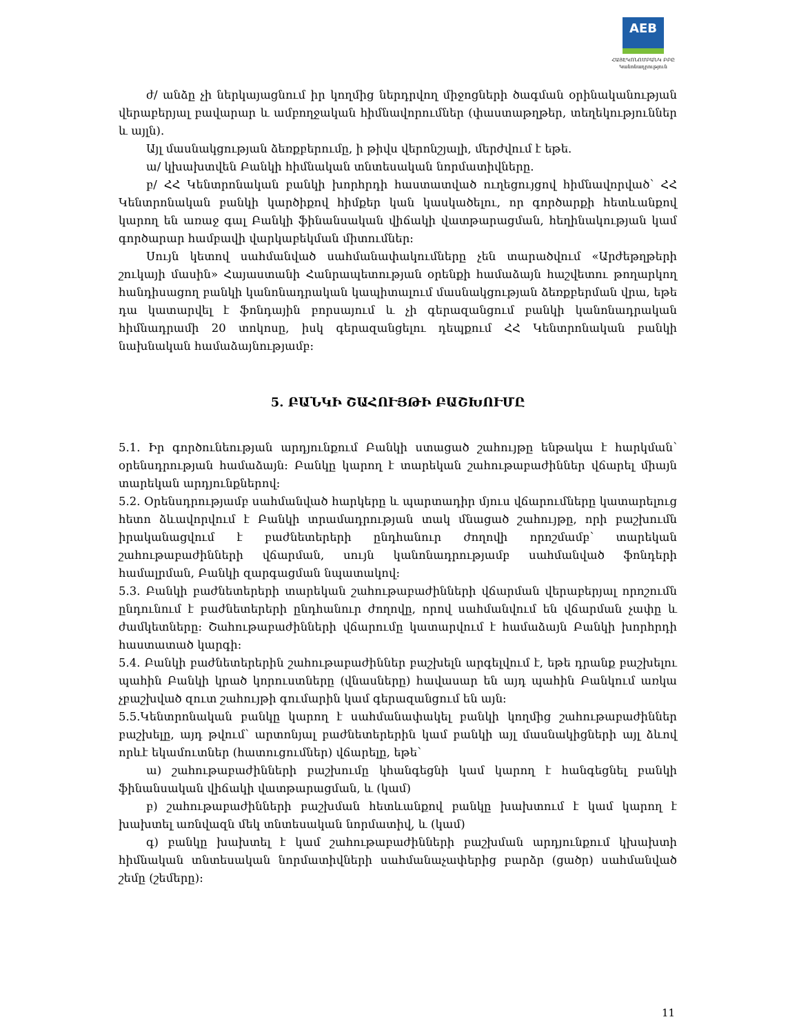AEB
ՀԱՅԷԿՈՆՈՄԲԱՆԿ ԲԲԸ
Կանոնադրություն
ժ/ անձը չի ներկայացնում իր կողմից ներդրվող միջոցների ծագման օրինականության վերաբերյալ բավարար և ամբողջական հիմնավորումներ (փաստաթղթեր, տեղեկություններ և այլն).
Այլ մասնակցության ձեռքբերումը, ի թիվս վերոնշյալի, մերժվում է եթե.
ա/ կխախտվեն Բանկի հիմնական տնտեսական նորմատիվները.
բ/ ՀՀ Կենտրոնական բանկի խորհրդի հաստատված ուղեցույցով հիմնավորված՝ ՀՀ Կենտրոնական բանկի կարծիքով հիմքեր կան կասկածելու, որ գործարքի հետևանքով կարող են առաջ գալ Բանկի ֆինանսական վիճակի վատթարացման, հեղինակության կամ գործարար համբավի վարկաբեկման միտումներ:
Սույն կետով սահմանված սահմանափակումները չեն տարածվում «Արժեթղթերի շուկայի մասին» Հայաստանի Հանրապետության օրենքի համաձայն հաշվետու թողարկող հանդիսացող բանկի կանոնադրական կապիտալում մասնակցության ձեռքբերման վրա, եթե դա կատարվել է ֆոնդային բորսայում և չի գերազանցում բանկի կանոնադրական հիմնադրամի 20 տոկոսը, իսկ գերազանցելու դեպքում ՀՀ Կենտրոնական բանկի նախնական համաձայնությամբ:
5. ԲԱՆԿԻ ՇԱՀՈՒՅԹԻ ԲԱՇԽՈՒՄԸ
5.1. Իր գործունեության արդյունքում Բանկի ստացած շահույթը ենթակա է հարկման՝ օրենսդրության համաձայն: Բանկը կարող է տարեկան շահութաբաժիններ վճարել միայն տարեկան արդյունքներով:
5.2. Օրենսդրությամբ սահմանված հարկերը և պարտադիր մյուս վճարումները կատարելուց հետո ձևավորվում է Բանկի տրամադրության տակ մնացած շահույթը, որի բաշխումն իրականացվում է բաժնետերերի ընդհանուր ժողովի որոշմամբ՝ տարեկան շահութաբաժինների վճարման, սույն կանոնադրությամբ սահմանված ֆոնդերի համալրման, Բանկի զարգացման նպատակով:
5.3. Բանկի բաժնետերերի տարեկան շահութաբաժինների վճարման վերաբերյալ որոշումն ընդունում է բաժնետերերի ընդհանուր ժողովը, որով սահմանվում են վճարման չափը և ժամկետները: Շահութաբաժինների վճարումը կատարվում է համաձայն Բանկի խորհրդի հաստատած կարգի:
5.4. Բանկի բաժնետերերին շահութաբաժիններ բաշխելն արգելվում է, եթե դրանք բաշխելու պահին Բանկի կրած կորուստները (վնասները) հավասար են այդ պահին Բանկում առկա չբաշխված զուտ շահույթի գումարին կամ գերազանցում են այն:
5.5.Կենտրոնական բանկը կարող է սահմանափակել բանկի կողմից շահութաբաժիններ բաշխելը, այդ թվում՝ արտոնյալ բաժնետերերին կամ բանկի այլ մասնակիցների այլ ձևով որևէ եկամուտներ (հատուցումներ) վճարելը, եթե՝
ա) շահութաբաժինների բաշխումը կհանգեցնի կամ կարող է հանգեցնել բանկի ֆինանսական վիճակի վատթարացման, և (կամ)
բ) շահութաբաժինների բաշխման հետևանքով բանկը խախտում է կամ կարող է խախտել առնվազն մեկ տնտեսական նորմատիվ, և (կամ)
գ) բանկը խախտել է կամ շահութաբաժինների բաշխման արդյունքում կխախտի հիմնական տնտեսական նորմատիվների սահմանաչափերից բարձր (ցածր) սահմանված շեմը (շեմերը):
11